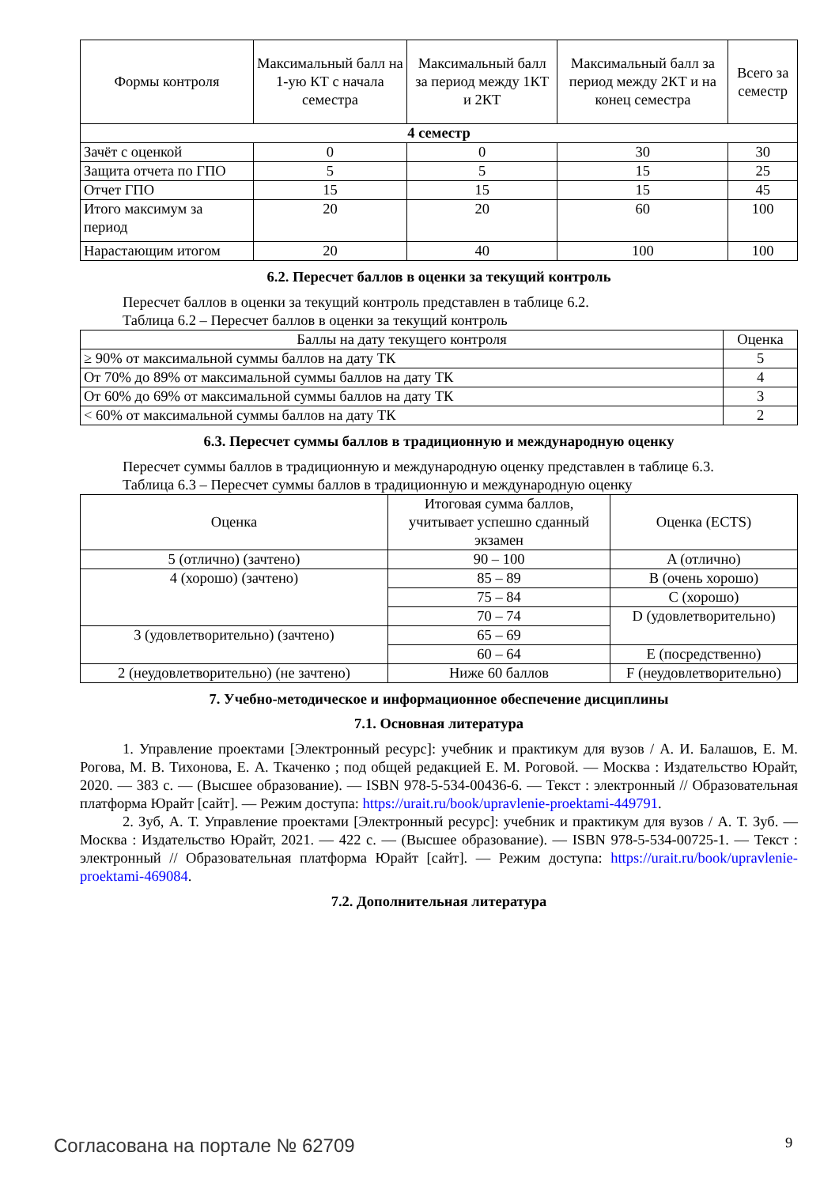| Формы контроля | Максимальный балл на 1-ую КТ с начала семестра | Максимальный балл за период между 1КТ и 2КТ | Максимальный балл за период между 2КТ и на конец семестра | Всего за семестр |
| --- | --- | --- | --- | --- |
| 4 семестр | | | | |
| Зачёт с оценкой | 0 | 0 | 30 | 30 |
| Защита отчета по ГПО | 5 | 5 | 15 | 25 |
| Отчет ГПО | 15 | 15 | 15 | 45 |
| Итого максимум за период | 20 | 20 | 60 | 100 |
| Нарастающим итогом | 20 | 40 | 100 | 100 |
6.2. Пересчет баллов в оценки за текущий контроль
Пересчет баллов в оценки за текущий контроль представлен в таблице 6.2.
Таблица 6.2 – Пересчет баллов в оценки за текущий контроль
| Баллы на дату текущего контроля | Оценка |
| --- | --- |
| ≥ 90% от максимальной суммы баллов на дату ТК | 5 |
| От 70% до 89% от максимальной суммы баллов на дату ТК | 4 |
| От 60% до 69% от максимальной суммы баллов на дату ТК | 3 |
| < 60% от максимальной суммы баллов на дату ТК | 2 |
6.3. Пересчет суммы баллов в традиционную и международную оценку
Пересчет суммы баллов в традиционную и международную оценку представлен в таблице 6.3.
Таблица 6.3 – Пересчет суммы баллов в традиционную и международную оценку
| Оценка | Итоговая сумма баллов, учитывает успешно сданный экзамен | Оценка (ECTS) |
| --- | --- | --- |
| 5 (отлично) (зачтено) | 90 – 100 | A (отлично) |
| 4 (хорошо) (зачтено) | 85 – 89 | B (очень хорошо) |
| | 75 – 84 | C (хорошо) |
| | 70 – 74 | D (удовлетворительно) |
| 3 (удовлетворительно) (зачтено) | 65 – 69 | |
| | 60 – 64 | E (посредственно) |
| 2 (неудовлетворительно) (не зачтено) | Ниже 60 баллов | F (неудовлетворительно) |
7. Учебно-методическое и информационное обеспечение дисциплины
7.1. Основная литература
1. Управление проектами [Электронный ресурс]: учебник и практикум для вузов / А. И. Балашов, Е. М. Рогова, М. В. Тихонова, Е. А. Ткаченко ; под общей редакцией Е. М. Роговой. — Москва : Издательство Юрайт, 2020. — 383 с. — (Высшее образование). — ISBN 978-5-534-00436-6. — Текст : электронный // Образовательная платформа Юрайт [сайт]. — Режим доступа: https://urait.ru/book/upravlenie-proektami-449791.
2. Зуб, А. Т. Управление проектами [Электронный ресурс]: учебник и практикум для вузов / А. Т. Зуб. — Москва : Издательство Юрайт, 2021. — 422 с. — (Высшее образование). — ISBN 978-5-534-00725-1. — Текст : электронный // Образовательная платформа Юрайт [сайт]. — Режим доступа: https://urait.ru/book/upravlenie-proektami-469084.
7.2. Дополнительная литература
Согласована на портале № 62709 9